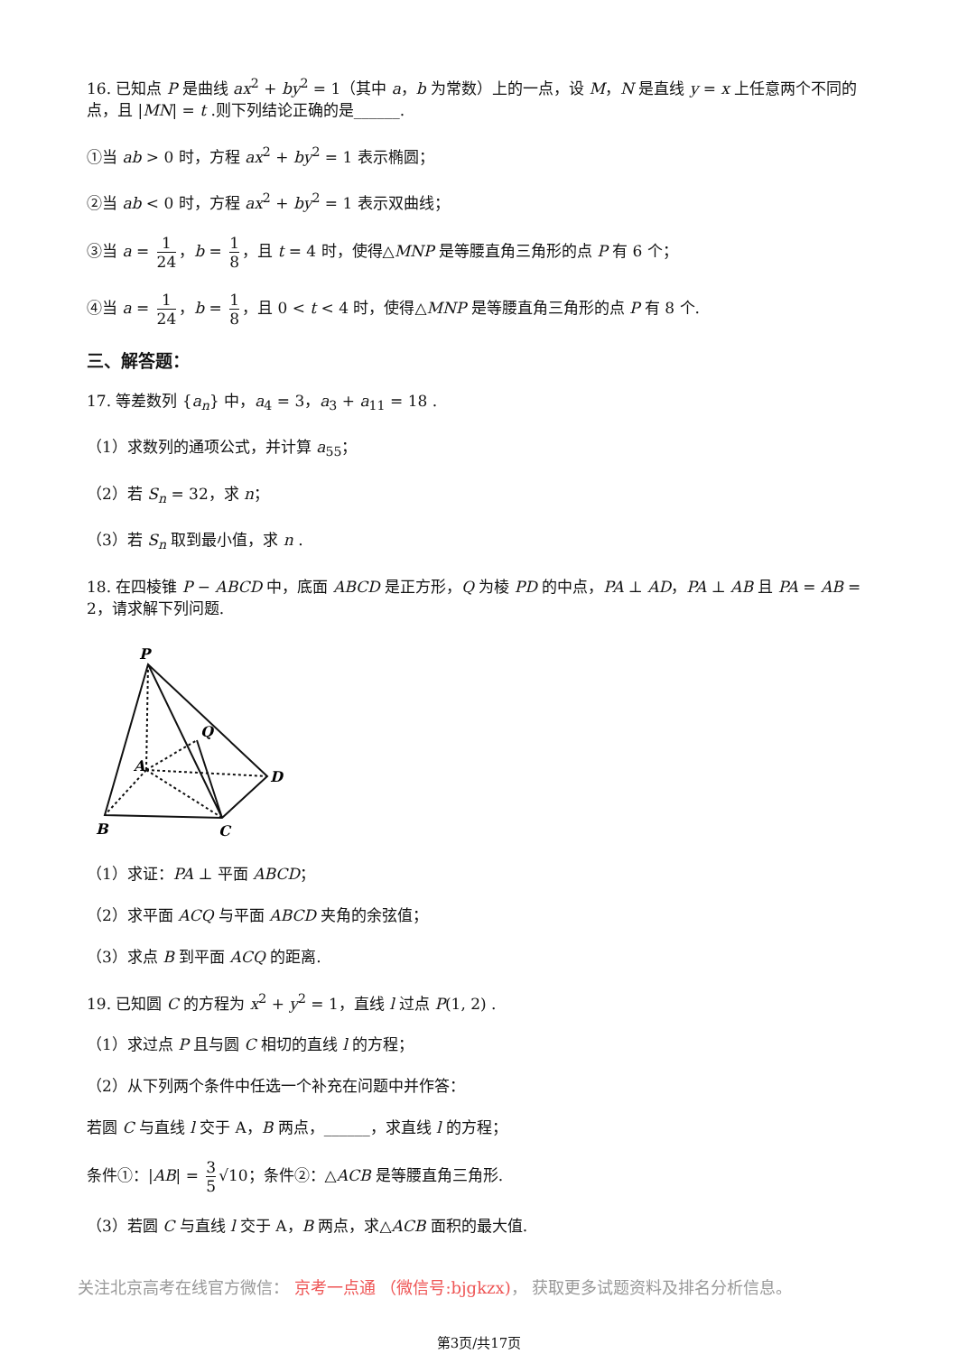16. 已知点 P 是曲线 ax<sup>2</sup> + by<sup>2</sup> = 1（其中 a，b 为常数）上的一点，设 M，N 是直线 y = x 上任意两个不同的点，且 |MN| = t .则下列结论正确的是______.
①当 ab > 0 时，方程 ax<sup>2</sup> + by<sup>2</sup> = 1 表示椭圆；
②当 ab < 0 时，方程 ax<sup>2</sup> + by<sup>2</sup> = 1 表示双曲线；
③当 a = 1 24 ，b = 1 8 ，且 t = 4 时，使得△MNP 是等腰直角三角形的点 P 有 6 个；
④当 a = 1 24 ，b = 1 8 ，且 0 < t < 4 时，使得△MNP 是等腰直角三角形的点 P 有 8 个.
三、解答题：
17. 等差数列 {a<sub>n</sub>} 中，a<sub>4</sub> = 3，a<sub>3</sub> + a<sub>11</sub> = 18 .
（1）求数列的通项公式，并计算 a<sub>55</sub>；
（2）若 S<sub>n</sub> = 32，求 n；
（3）若 S<sub>n</sub> 取到最小值，求 n .
18. 在四棱锥 P − ABCD 中，底面 ABCD 是正方形，Q 为棱 PD 的中点，PA ⊥ AD，PA ⊥ AB 且 PA = AB = 2，请求解下列问题.
P
Q
A
D
B
C
（1）求证：PA ⊥ 平面 ABCD；
（2）求平面 ACQ 与平面 ABCD 夹角的余弦值；
（3）求点 B 到平面 ACQ 的距离.
19. 已知圆 C 的方程为 x<sup>2</sup> + y<sup>2</sup> = 1，直线 l 过点 P(1, 2) .
（1）求过点 P 且与圆 C 相切的直线 l 的方程；
（2）从下列两个条件中任选一个补充在问题中并作答：
若圆 C 与直线 l 交于 A，B 两点，______，求直线 l 的方程；
条件①：|AB| = 3 5 √10；条件②：△ACB 是等腰直角三角形.
（3）若圆 C 与直线 l 交于 A，B 两点，求△ACB 面积的最大值.
关注北京高考在线官方微信： 京考一点通 （微信号:bjgkzx)， 获取更多试题资料及排名分析信息。
第3页/共17页